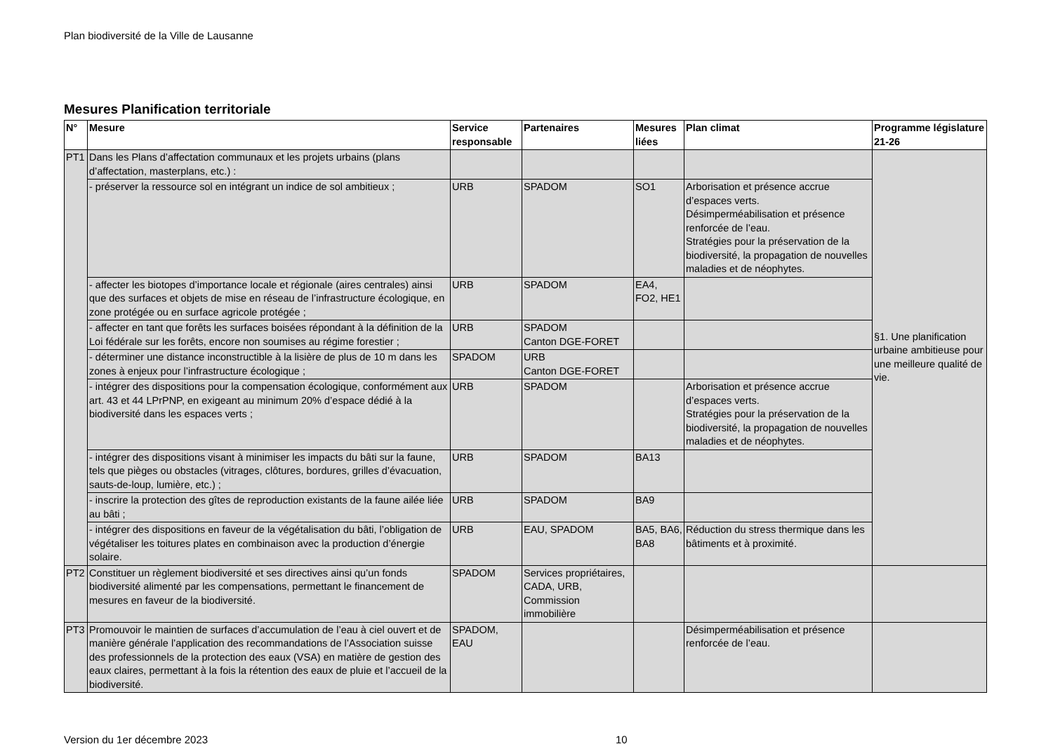Plan biodiversité de la Ville de Lausanne
Mesures Planification territoriale
| N° | Mesure | Service responsable | Partenaires | Mesures liées | Plan climat | Programme législature 21-26 |
| --- | --- | --- | --- | --- | --- | --- |
| PT1 | Dans les Plans d’affectation communaux et les projets urbains (plans d’affectation, masterplans, etc.) : | | | | | §1. Une planification urbaine ambitieuse pour une meilleure qualité de vie. |
| | - préserver la ressource sol en intégrant un indice de sol ambitieux ; | URB | SPADOM | SO1 | Arborisation et présence accrue d’espaces verts. Désimperméabilisation et présence renforcée de l’eau. Stratégies pour la préservation de la biodiversité, la propagation de nouvelles maladies et de néophytes. | |
| | - affecter les biotopes d’importance locale et régionale (aires centrales) ainsi que des surfaces et objets de mise en réseau de l’infrastructure écologique, en zone protégée ou en surface agricole protégée ; | URB | SPADOM | EA4, FO2, HE1 | | |
| | - affecter en tant que forêts les surfaces boisées répondant à la définition de la Loi fédérale sur les forêts, encore non soumises au régime forestier ; | URB | SPADOM Canton DGE-FORET | | | |
| | - déterminer une distance inconstructible à la lisière de plus de 10 m dans les zones à enjeux pour l’infrastructure écologique ; | SPADOM | URB Canton DGE-FORET | | | |
| | - intégrer des dispositions pour la compensation écologique, conformément aux art. 43 et 44 LPrPNP, en exigeant au minimum 20% d’espace dédié à la biodiversité dans les espaces verts ; | URB | SPADOM | | Arborisation et présence accrue d’espaces verts. Stratégies pour la préservation de la biodiversité, la propagation de nouvelles maladies et de néophytes. | |
| | - intégrer des dispositions visant à minimiser les impacts du bâti sur la faune, tels que pièges ou obstacles (vitrages, clôtures, bordures, grilles d’évacuation, sauts-de-loup, lumière, etc.) ; | URB | SPADOM | BA13 | | |
| | - inscrire la protection des gîtes de reproduction existants de la faune ailée liée au bâti ; | URB | SPADOM | BA9 | | |
| | - intégrer des dispositions en faveur de la végétalisation du bâti, l’obligation de végétaliser les toitures plates en combinaison avec la production d’énergie solaire. | URB | EAU, SPADOM | BA5, BA6, BA8 | Réduction du stress thermique dans les bâtiments et à proximité. | |
| PT2 | Constituer un règlement biodiversité et ses directives ainsi qu’un fonds biodiversité alimenté par les compensations, permettant le financement de mesures en faveur de la biodiversité. | SPADOM | Services propriétaires, CADA, URB, Commission immobilière | | | |
| PT3 | Promouvoir le maintien de surfaces d’accumulation de l’eau à ciel ouvert et de manière générale l’application des recommandations de l’Association suisse des professionnels de la protection des eaux (VSA) en matière de gestion des eaux claires, permettant à la fois la rétention des eaux de pluie et l’accueil de la biodiversité. | SPADOM, EAU | | | Désimperméabilisation et présence renforcée de l’eau. | |
Version du 1er décembre 2023 10